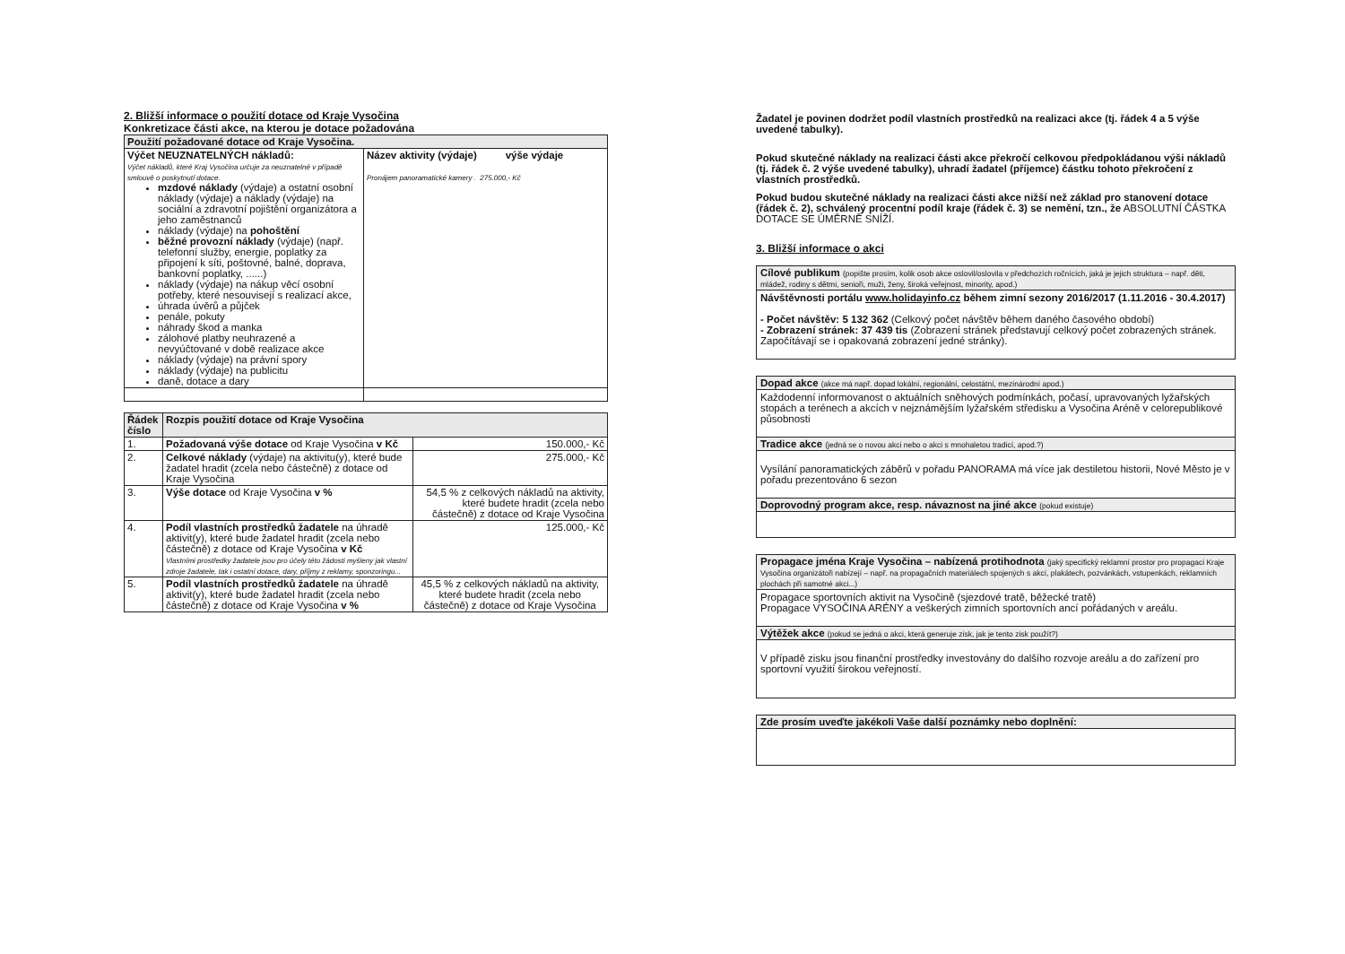2. Bližší informace o použití dotace od Kraje Vysočina
Konkretizace části akce, na kterou je dotace požadována
| Použití požadované dotace od Kraje Vysočina. | |
| Výčet NEUZNATELNÝCH nákladů: Výčet nákladů, které Kraj Vysočina určuje za neuznatelné v případě smlouvě o poskytnutí dotace. mzdové náklady (výdaje) a ostatní osobní náklady (výdaje) a náklady (výdaje) na sociální a zdravotní pojištění organizátora a jeho zaměstnanců náklady (výdaje) na pohoštění běžné provozní náklady (výdaje) (např. telefonní služby, energie, poplatky za připojení k síti, poštovné, balné, doprava, bankovní poplatky, ......) náklady (výdaje) na nákup věcí osobní potřeby, které nesouvisejí s realizací akce, úhrada úvěrů a půjček penále, pokuty náhrady škod a manka zálohové platby neuhrazené a nevyúčtované v době realizace akce náklady (výdaje) na právní spory náklady (výdaje) na publicitu daně, dotace a dary | Název aktivity (výdaje) výše výdaje Pronájem panoramatické kamery . 275.000,- Kč |
| Řádek číslo | Rozpis použití dotace od Kraje Vysočina | |
| --- | --- | --- |
| 1. | Požadovaná výše dotace od Kraje Vysočina v Kč | 150.000,- Kč |
| 2. | Celkové náklady (výdaje) na aktivitu(y), které bude žadatel hradit (zcela nebo částečně) z dotace od Kraje Vysočina | 275.000,- Kč |
| 3. | Výše dotace od Kraje Vysočina v % | 54,5 % z celkových nákladů na aktivity, které budete hradit (zcela nebo částečně) z dotace od Kraje Vysočina |
| 4. | Podíl vlastních prostředků žadatele na úhradě aktivit(y), které bude žadatel hradit (zcela nebo částečně) z dotace od Kraje Vysočina v Kč Vlastními prostředky žadatele jsou pro účely této žádosti myšleny jak vlastní zdroje žadatele, tak i ostatní dotace, dary, příjmy z reklamy, sponzoringu... | 125.000,- Kč |
| 5. | Podíl vlastních prostředků žadatele na úhradě aktivit(y), které bude žadatel hradit (zcela nebo částečně) z dotace od Kraje Vysočina v % | 45,5 % z celkových nákladů na aktivity, které budete hradit (zcela nebo částečně) z dotace od Kraje Vysočina |
Žadatel je povinen dodržet podíl vlastních prostředků na realizaci akce (tj. řádek 4 a 5 výše uvedené tabulky).
Pokud skutečné náklady na realizaci části akce překročí celkovou předpokládanou výši nákladů (tj. řádek č. 2 výše uvedené tabulky), uhradí žadatel (příjemce) částku tohoto překročení z vlastních prostředků.
Pokud budou skutečné náklady na realizaci části akce nižší než základ pro stanovení dotace (řádek č. 2), schválený procentní podíl kraje (řádek č. 3) se nemění, tzn., že ABSOLUTNÍ ČÁSTKA DOTACE SE ÚMĚRNĚ SNÍŽÍ.
3. Bližší informace o akci
Cílové publikum (popište prosím, kolik osob akce oslovil/oslovila v předchozích ročnících, jaká je jejich struktura – např. děti, mládež, rodiny s dětmi, senioři, muži, ženy, široká veřejnost, minority, apod.)
Návštěvnosti portálu www.holidayinfo.cz během zimní sezony 2016/2017 (1.11.2016 - 30.4.2017)
- Počet návštěv: 5 132 362 (Celkový počet návštěv během daného časového období)
- Zobrazení stránek: 37 439 tis (Zobrazení stránek představují celkový počet zobrazených stránek. Započítávají se i opakovaná zobrazení jedné stránky).
Dopad akce (akce má např. dopad lokální, regionální, celostátní, mezinárodní apod.)
Každodenní informovanost o aktuálních sněhových podmínkách, počasí, upravovaných lyžařských stopách a terénech a akcích v nejznámějším lyžařském středisku a Vysočina Aréně v celorepublikové působnosti
Tradice akce (jedná se o novou akci nebo o akci s mnohaletou tradicí, apod.?)
Vysílání panoramatických záběrů v pořadu PANORAMA má více jak destiletou historii, Nové Město je v pořadu prezentováno 6 sezon
Doprovodný program akce, resp. návaznost na jiné akce (pokud existuje)
Propagace jména Kraje Vysočina – nabízená protihodnota (jaký specifický reklamní prostor pro propagaci Kraje Vysočina organizátoři nabízejí – např. na propagačních materiálech spojených s akcí, plakátech, pozvánkách, vstupenkách, reklamních plochách při samotné akci...)
Propagace sportovních aktivit na Vysočině (sjezdové tratě, běžecké tratě)
Propagace VYSOČINA ARÉNY a veškerých zimních sportovních ancí pořádaných v areálu.
Výtěžek akce (pokud se jedná o akci, která generuje zisk, jak je tento zisk použít?)
V případě zisku jsou finanční prostředky investovány do dalšího rozvoje areálu a do zařízení pro sportovní využití širokou veřejností.
Zde prosím uveďte jakékoli Vaše další poznámky nebo doplnění: